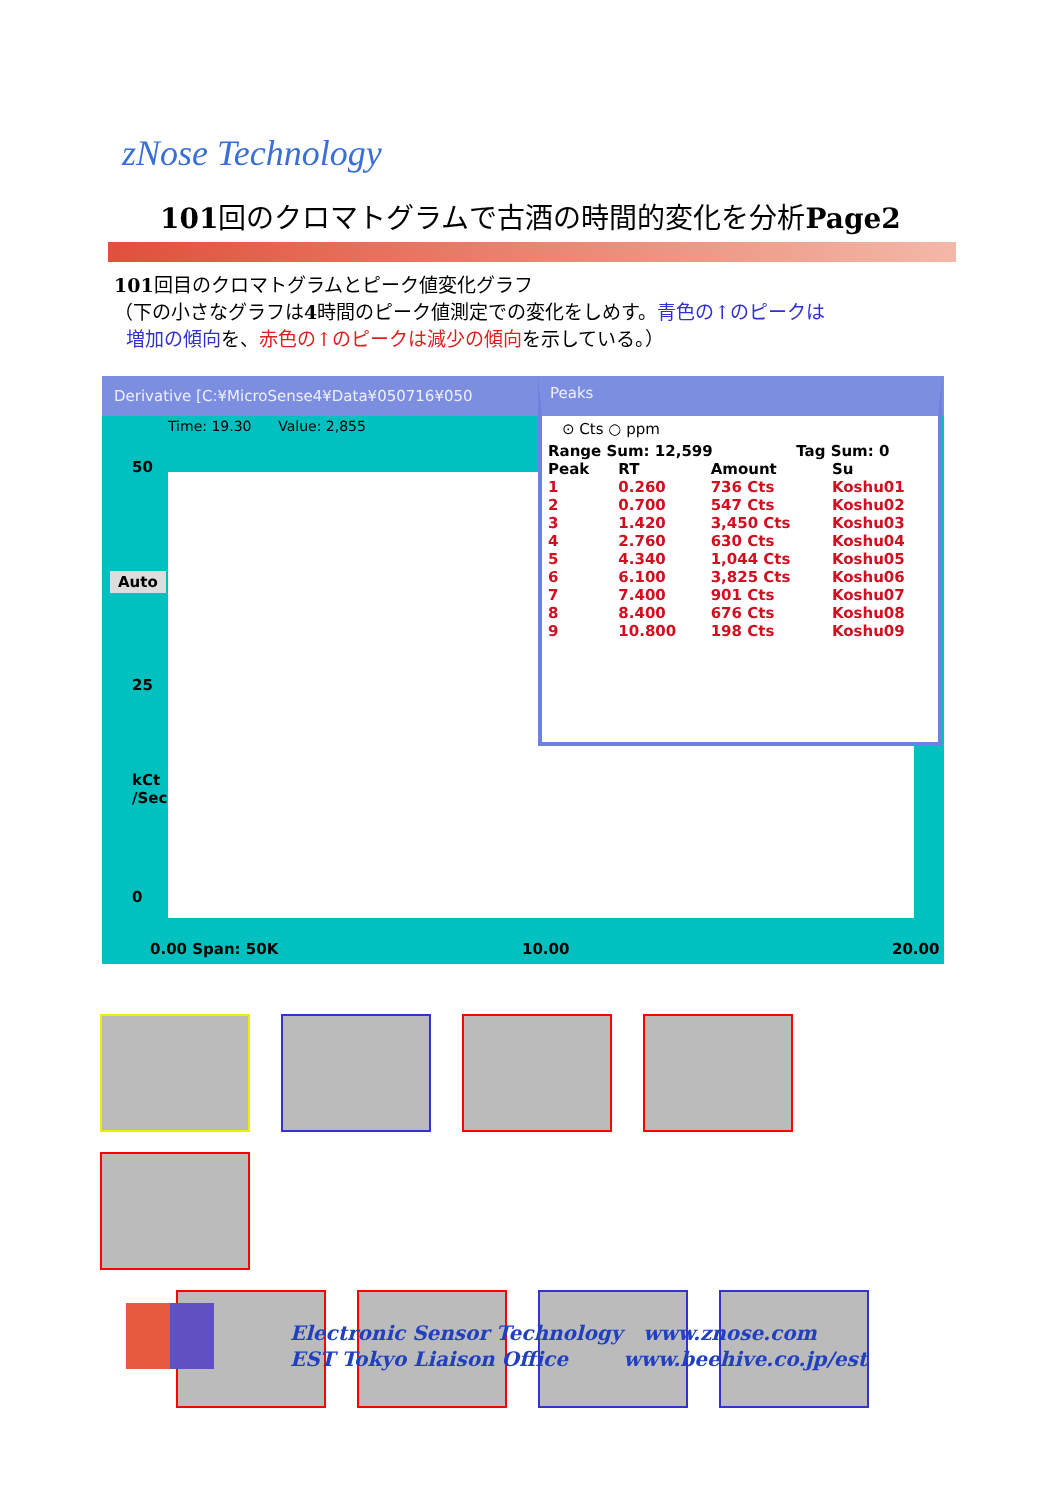zNose Technology
101回のクロマトグラムで古酒の時間的変化を分析Page2
101回目のクロマトグラムとピーク値変化グラフ
（下の小さなグラフは4時間のピーク値測定での変化をしめす。青色の↑のピークは
増加の傾向を、赤色の↑のピークは減少の傾向を示している。）
Derivative [C:¥MicroSense4¥Data¥050716¥050
Time: 19.30 Value: 2,855
50
25
kCt
/Sec
0
Auto
0.00 Span: 50K 10.00 20.00
Peaks
⊙ Cts ○ ppm
| Range Sum: 12,599 | Tag Sum: 0 |
| Peak | RT | Amount | Su |
| --- | --- | --- | --- |
| 1 | 0.260 | 736 Cts | Koshu01 |
| 2 | 0.700 | 547 Cts | Koshu02 |
| 3 | 1.420 | 3,450 Cts | Koshu03 |
| 4 | 2.760 | 630 Cts | Koshu04 |
| 5 | 4.340 | 1,044 Cts | Koshu05 |
| 6 | 6.100 | 3,825 Cts | Koshu06 |
| 7 | 7.400 | 901 Cts | Koshu07 |
| 8 | 8.400 | 676 Cts | Koshu08 |
| 9 | 10.800 | 198 Cts | Koshu09 |
Electronic Sensor Technology www.znose.com
EST Tokyo Liaison Office www.beehive.co.jp/est